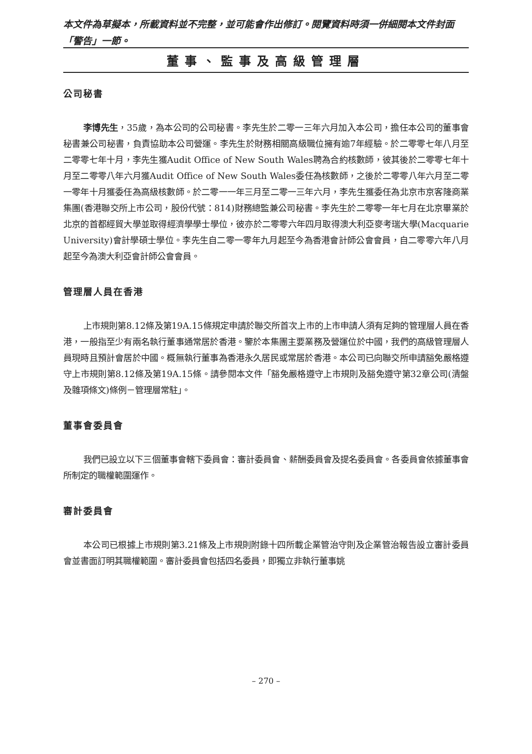本文件為草擬本，所載資料並不完整，並可能會作出修訂。閱覽資料時須一併細閱本文件封面「警告」一節。
董事、監事及高級管理層
公司秘書
李博先生，35歲，為本公司的公司秘書。李先生於二零一三年六月加入本公司，擔任本公司的董事會秘書兼公司秘書，負責協助本公司營運。李先生於財務相關高級職位擁有逾7年經驗。於二零零七年八月至二零零七年十月，李先生獲Audit Office of New South Wales聘為合約核數師，彼其後於二零零七年十月至二零零八年六月獲Audit Office of New South Wales委任為核數師，之後於二零零八年六月至二零一零年十月獲委任為高級核數師。於二零一一年三月至二零一三年六月，李先生獲委任為北京市京客隆商業集團(香港聯交所上市公司，股份代號：814)財務總監兼公司秘書。李先生於二零零一年七月在北京畢業於北京的首都經貿大學並取得經濟學學士學位，彼亦於二零零六年四月取得澳大利亞麥考瑞大學(Macquarie University)會計學碩士學位。李先生自二零一零年九月起至今為香港會計師公會會員，自二零零六年八月起至今為澳大利亞會計師公會會員。
管理層人員在香港
上市規則第8.12條及第19A.15條規定申請於聯交所首次上市的上市申請人須有足夠的管理層人員在香港，一般指至少有兩名執行董事通常居於香港。鑒於本集團主要業務及營運位於中國，我們的高級管理層人員現時且預計會居於中國。概無執行董事為香港永久居民或常居於香港。本公司已向聯交所申請豁免嚴格遵守上市規則第8.12條及第19A.15條。請參閱本文件「豁免嚴格遵守上市規則及豁免遵守第32章公司(清盤及雜項條文)條例－管理層常駐」。
董事會委員會
我們已設立以下三個董事會轄下委員會：審計委員會、薪酬委員會及提名委員會。各委員會依據董事會所制定的職權範圍運作。
審計委員會
本公司已根據上市規則第3.21條及上市規則附錄十四所載企業管治守則及企業管治報告設立審計委員會並書面訂明其職權範圍。審計委員會包括四名委員，即獨立非執行董事姚
– 270 –